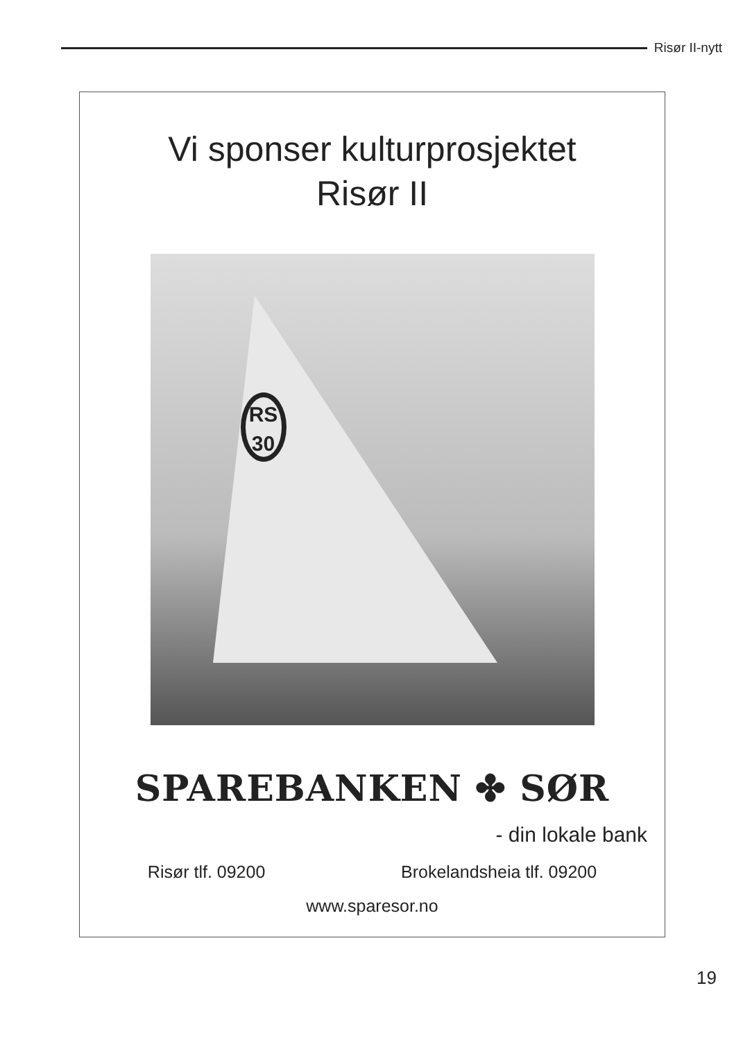Risør II-nytt
Vi sponser kulturprosjektet
Risør II
RS
30
SPAREBANKEN ✤ SØR
- din lokale bank
Risør tlf. 09200 Brokelandsheia tlf. 09200
www.sparesor.no
19